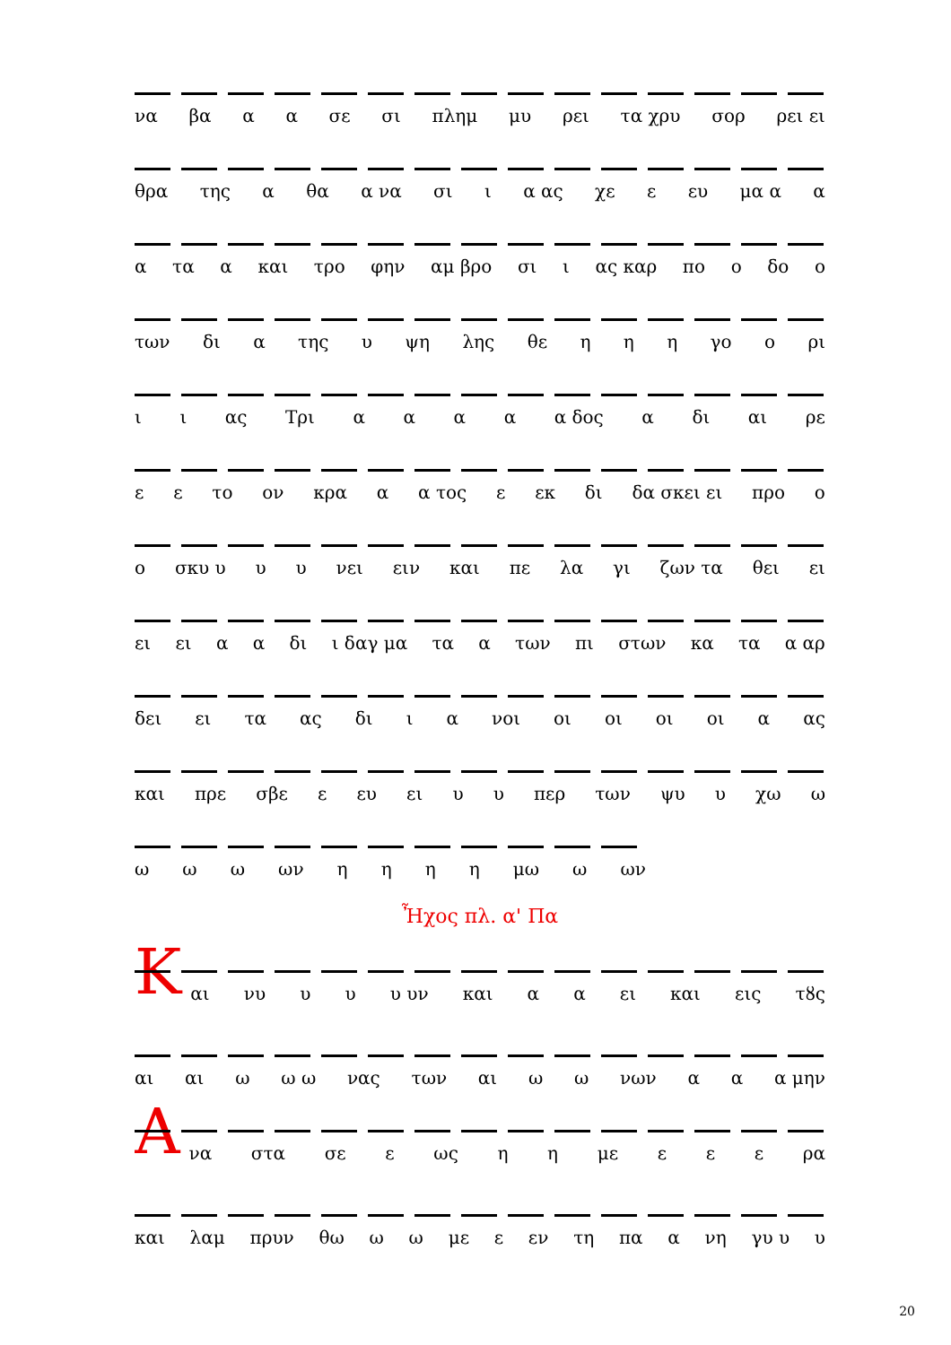να βα α α σε σι πλημ μυ ρει τα χρυ σορ ρει ει
θρα της α θα α να σι ι α ας χε ε ευ μα α α
α τα α και τρο φην αμ βρο σι ι ας καρ πο ο δο ο
των δι α της υ ψη λης θε η η η γο ο ρι
ι ι ας Τρι αααα α δος α δι αι ρε
ε ε το ον κρα α α τος ε εκ δι δα σκει ει προ ο
ο σκυ υ υ υ νει ειν και πε λα γι ζων τα θει ει
ει ει α α δι ι δαγ μα τα α των πι στων κα τα α αρ
δει ει τα ας δι ι α νοι οι οι οι οι α ας
και πρε σβε ε ευ ει υ υ περ των ψυ υ χω ω
ω ω ω ων ηηηη μω ω ων
Ἦχος πλ. α' Πα
Κ
αι νυ υ υ υ υν και α α ει και εις τȣς
αι αι ω ω ω νας των αι ω ω νων α α α μην
Α
να στα σε ε ως η η με ε ε ε ρα
και λαμ πρυν θω ω ω με ε εν τη πα α νη γυ υ υ
20